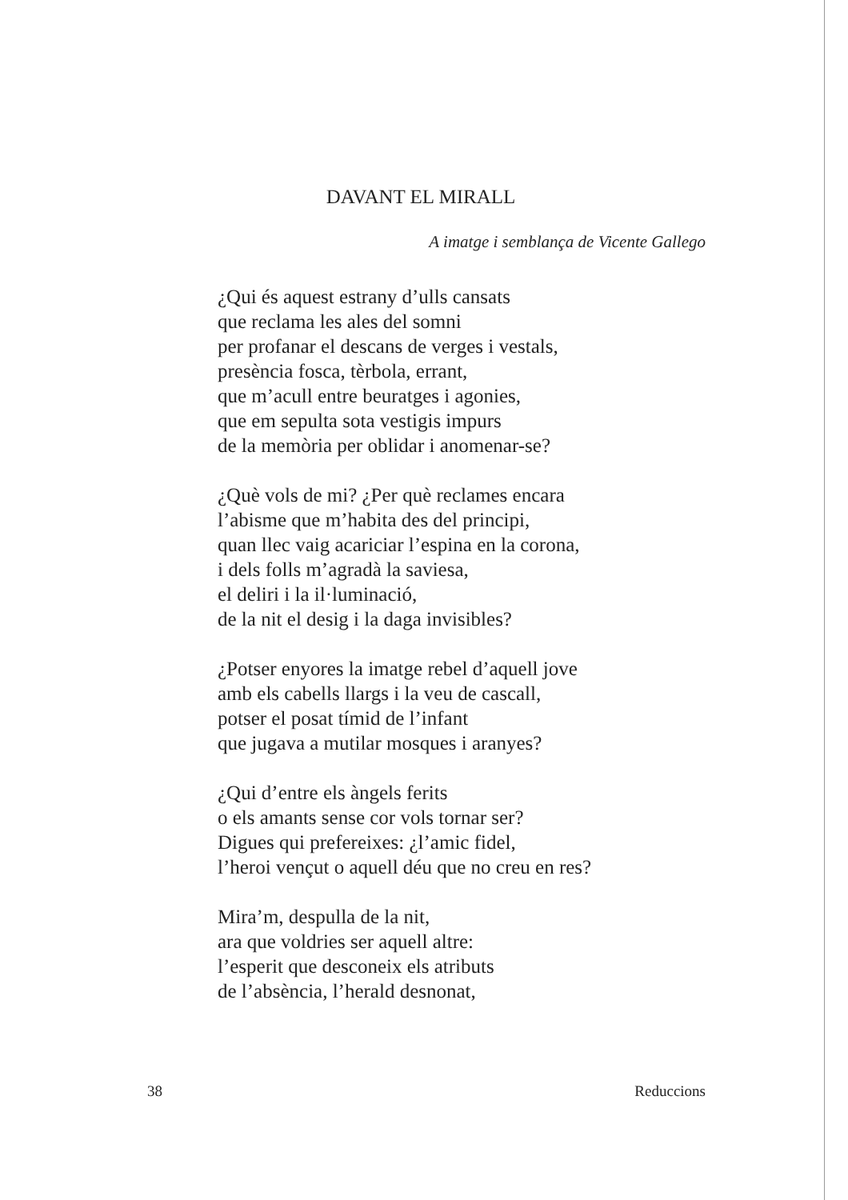DAVANT EL MIRALL
A imatge i semblança de Vicente Gallego
¿Qui és aquest estrany d’ulls cansats
que reclama les ales del somni
per profanar el descans de verges i vestals,
presència fosca, tèrbola, errant,
que m’acull entre beuratges i agonies,
que em sepulta sota vestigis impurs
de la memòria per oblidar i anomenar-se?
¿Què vols de mi? ¿Per què reclames encara
l’abisme que m’habita des del principi,
quan llec vaig acariciar l’espina en la corona,
i dels folls m’agradà la saviesa,
el deliri i la il·luminació,
de la nit el desig i la daga invisibles?
¿Potser enyores la imatge rebel d’aquell jove
amb els cabells llargs i la veu de cascall,
potser el posat tímid de l’infant
que jugava a mutilar mosques i aranyes?
¿Qui d’entre els àngels ferits
o els amants sense cor vols tornar ser?
Digues qui prefereixes: ¿l’amic fidel,
l’heroi vençut o aquell déu que no creu en res?
Mira’m, despulla de la nit,
ara que voldries ser aquell altre:
l’esperit que desconeix els atributs
de l’absència, l’herald desnonat,
38 Reduccions